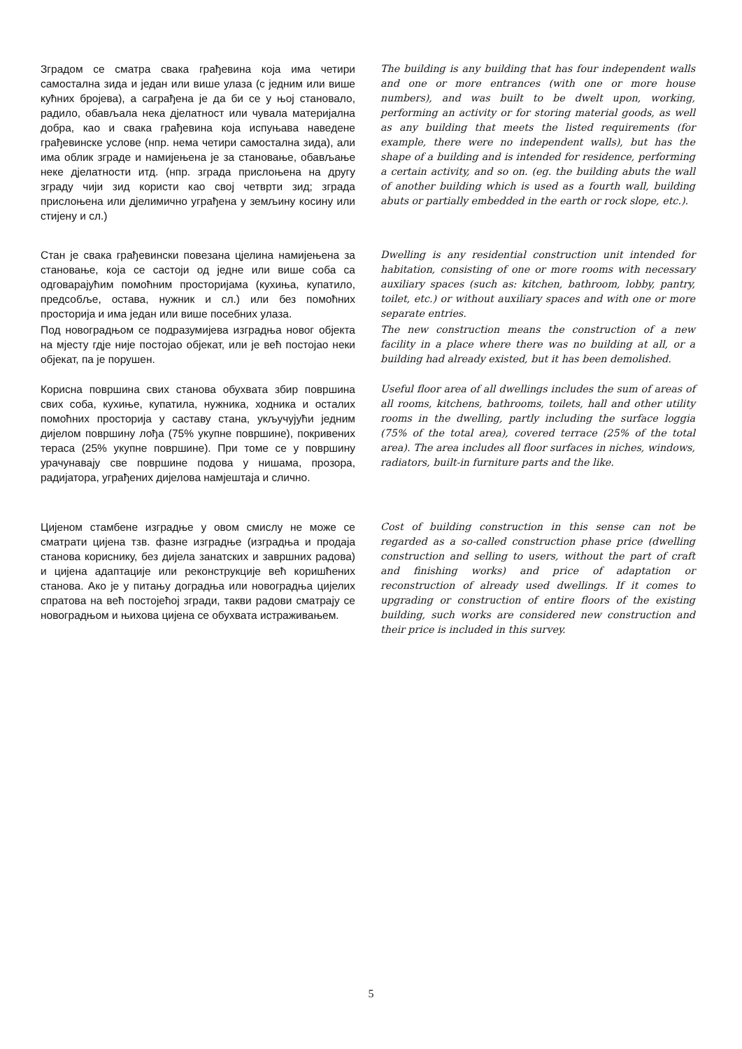Зградом се сматра свака грађевина која има четири самостална зида и један или више улаза (с једним или више кућних бројева), а саграђена је да би се у њој становало, радило, обављала нека дјелатност или чувала материјална добра, као и свака грађевина која испуњава наведене грађевинске услове (нпр. нема четири самостална зида), али има облик зграде и намијењена је за становање, обављање неке дјелатности итд. (нпр. зграда прислоњена на другу зграду чији зид користи као свој четврти зид; зграда прислоњена или дјелимично уграђена у земљину косину или стијену и сл.)
The building is any building that has four independent walls and one or more entrances (with one or more house numbers), and was built to be dwelt upon, working, performing an activity or for storing material goods, as well as any building that meets the listed requirements (for example, there were no independent walls), but has the shape of a building and is intended for residence, performing a certain activity, and so on. (eg. the building abuts the wall of another building which is used as a fourth wall, building abuts or partially embedded in the earth or rock slope, etc.).
Стан је свака грађевински повезана цјелина намијењена за становање, која се састоји од једне или више соба са одговарајућим помоћним просторијама (кухиња, купатило, предсобље, остава, нужник и сл.) или без помоћних просторија и има један или више посебних улаза.
Dwelling is any residential construction unit intended for habitation, consisting of one or more rooms with necessary auxiliary spaces (such as: kitchen, bathroom, lobby, pantry, toilet, etc.) or without auxiliary spaces and with one or more separate entries.
Под новоградњом се подразумијева изградња новог објекта на мјесту гдје није постојао објекат, или је већ постојао неки објекат, па је порушен.
The new construction means the construction of a new facility in a place where there was no building at all, or a building had already existed, but it has been demolished.
Корисна површина свих станова обухвата збир површина свих соба, кухиње, купатила, нужника, ходника и осталих помоћних просторија у саставу стана, укључујући једним дијелом површину лођа (75% укупне површине), покривених тераса (25% укупне површине). При томе се у површину урачунавају све површине подова у нишама, прозора, радијатора, уграђених дијелова намјештаја и слично.
Useful floor area of all dwellings includes the sum of areas of all rooms, kitchens, bathrooms, toilets, hall and other utility rooms in the dwelling, partly including the surface loggia (75% of the total area), covered terrace (25% of the total area). The area includes all floor surfaces in niches, windows, radiators, built-in furniture parts and the like.
Цијеном стамбене изградње у овом смислу не може се сматрати цијена тзв. фазне изградње (изградња и продаја станова кориснику, без дијела занатских и завршних радова) и цијена адаптације или реконструкције већ коришћених станова. Ако је у питању доградња или новоградња цијелих спратова на већ постојећој згради, такви радови сматрају се новоградњом и њихова цијена се обухвата истраживањем.
Cost of building construction in this sense can not be regarded as a so-called construction phase price (dwelling construction and selling to users, without the part of craft and finishing works) and price of adaptation or reconstruction of already used dwellings. If it comes to upgrading or construction of entire floors of the existing building, such works are considered new construction and their price is included in this survey.
5